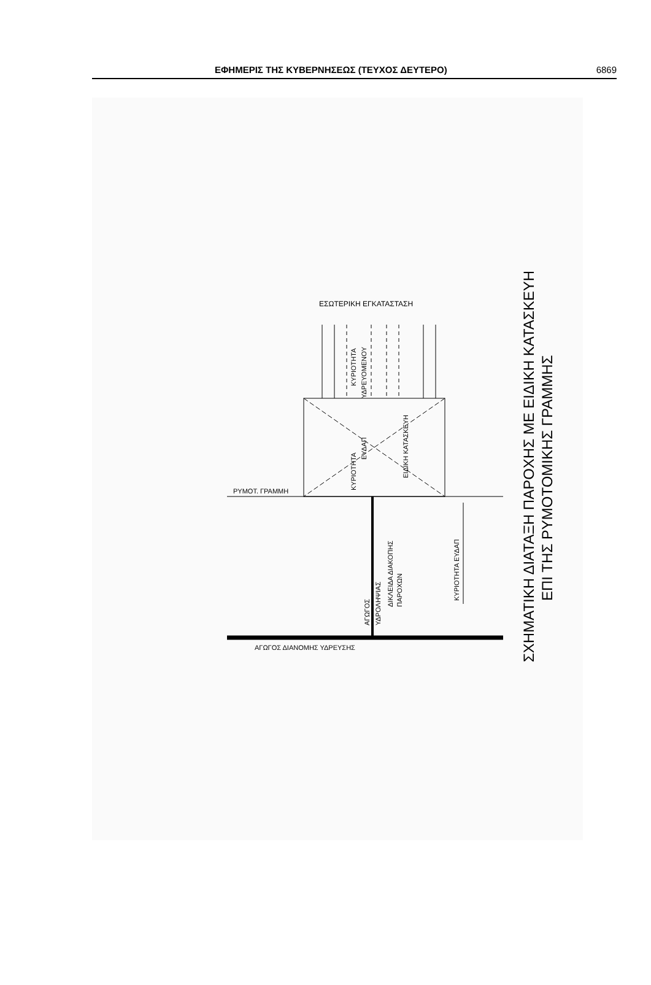ΕΦΗΜΕΡΙΣ ΤΗΣ ΚΥΒΕΡΝΗΣΕΩΣ (ΤΕΥΧΟΣ ΔΕΥΤΕΡΟ) 6869
ΕΣΩΤΕΡΙΚΗ ΕΓΚΑΤΑΣΤΑΣΗ
ΚΥΡΙΟΤΗΤΑ
ΥΔΡΕΥΟΜΕΝΟΥ
ΚΥΡΙΟΤΗΤΑ
ΕΥΔΑΠ
ΕΙΔΙΚΗ ΚΑΤΑΣΚΕΥΗ
ΡΥΜΟΤ. ΓΡΑΜΜΗ
ΑΓΩΓΟΣ
ΥΔΡΟΛΗΨΙΑΣ
ΔΙΚΛΕΙΔΑ ΔΙΑΚΟΠΗΣ
ΠΑΡΟΧΩΝ
ΚΥΡΙΟΤΗΤΑ ΕΥΔΑΠ
ΑΓΩΓΟΣ ΔΙΑΝΟΜΗΣ ΥΔΡΕΥΣΗΣ
ΣΧΗΜΑΤΙΚΗ ΔΙΑΤΑΞΗ ΠΑΡΟΧΗΣ ΜΕ ΕΙΔΙΚΗ ΚΑΤΑΣΚΕΥΗ
ΕΠΙ ΤΗΣ ΡΥΜΟΤΟΜΙΚΗΣ ΓΡΑΜΜΗΣ